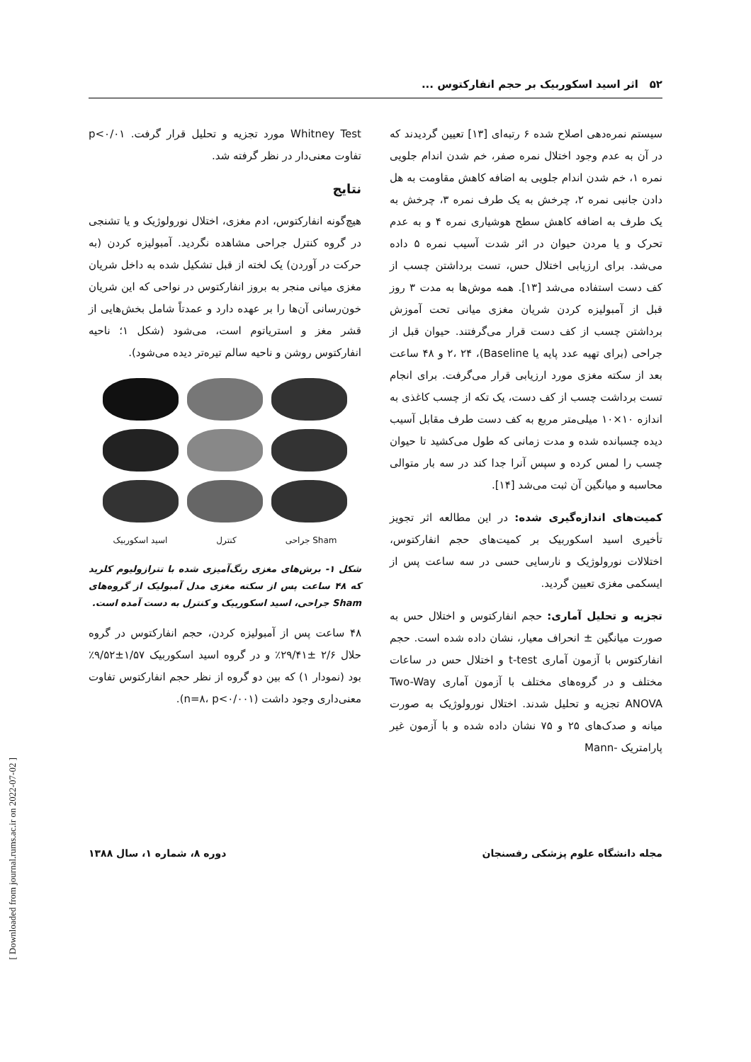۵۲ اثر اسید اسکوربیک بر حجم انفارکتوس ...
سیستم نمره‌دهی اصلاح شده ۶ رتبه‌ای [۱۳] تعیین گردیدند که در آن به عدم وجود اختلال نمره صفر، خم شدن اندام جلویی نمره ۱، خم شدن اندام جلویی به اضافه کاهش مقاومت به هل دادن جانبی نمره ۲، چرخش به یک طرف نمره ۳، چرخش به یک طرف به اضافه کاهش سطح هوشیاری نمره ۴ و به عدم تحرک و یا مردن حیوان در اثر شدت آسیب نمره ۵ داده می‌شد. برای ارزیابی اختلال حس، تست برداشتن چسب از کف دست استفاده می‌شد [۱۳]. همه موش‌ها به مدت ۳ روز قبل از آمبولیزه کردن شریان مغزی میانی تحت آموزش برداشتن چسب از کف دست قرار می‌گرفتند. حیوان قبل از جراحی (برای تهیه عدد پایه یا Baseline)، ۲، ۲۴ و ۴۸ ساعت بعد از سکته مغزی مورد ارزیابی قرار می‌گرفت. برای انجام تست برداشت چسب از کف دست، یک تکه از چسب کاغذی به اندازه ۱۰×۱۰ میلی‌متر مربع به کف دست طرف مقابل آسیب دیده چسبانده شده و مدت زمانی که طول می‌کشید تا حیوان چسب را لمس کرده و سپس آنرا جدا کند در سه بار متوالی محاسبه و میانگین آن ثبت می‌شد [۱۴].
کمیت‌های اندازه‌گیری شده: در این مطالعه اثر تجویز تأخیری اسید اسکوربیک بر کمیت‌های حجم انفارکتوس، اختلالات نورولوژیک و نارسایی حسی در سه ساعت پس از ایسکمی مغزی تعیین گردید.
تجزیه و تحلیل آماری: حجم انفارکتوس و اختلال حس به صورت میانگین ± انحراف معیار، نشان داده شده است. حجم انفارکتوس با آزمون آماری t-test و اختلال حس در ساعات مختلف و در گروه‌های مختلف با آزمون آماری Two-Way ANOVA تجزیه و تحلیل شدند. اختلال نورولوژیک به صورت میانه و صدک‌های ۲۵ و ۷۵ نشان داده شده و با آزمون غیر پارامتریک -Mann
Whitney Test مورد تجزیه و تحلیل قرار گرفت. p<۰/۰۱ تفاوت معنی‌دار در نظر گرفته شد.
نتایج
هیچ‌گونه انفارکتوس، ادم مغزی، اختلال نورولوژیک و یا تشنجی در گروه کنترل جراحی مشاهده نگردید. آمبولیزه کردن (به حرکت در آوردن) یک لخته از قبل تشکیل شده به داخل شریان مغزی میانی منجر به بروز انفارکتوس در نواحی که این شریان خون‌رسانی آن‌ها را بر عهده دارد و عمدتاً شامل بخش‌هایی از قشر مغز و استریاتوم است، می‌شود (شکل ۱؛ ناحیه انفارکتوس روشن و ناحیه سالم تیره‌تر دیده می‌شود).
Sham جراحی کنترل اسید اسکوربیک
شکل ۱- برش‌های مغزی رنگ‌آمیزی شده با تترازولیوم کلرید که ۴۸ ساعت پس از سکته مغزی مدل آمبولیک از گروه‌های Sham جراحی، اسید اسکوربیک و کنترل به دست آمده است.
۴۸ ساعت پس از آمبولیزه کردن، حجم انفارکتوس در گروه حلال ۲/۶ ±۲۹/۴۱٪ و در گروه اسید اسکوربیک ۱/۵۷±۹/۵۲٪ بود (نمودار ۱) که بین دو گروه از نظر حجم انفارکتوس تفاوت معنی‌داری وجود داشت (n=۸، p<۰/۰۰۱).
مجله دانشگاه علوم پزشکی رفسنجان دوره ۸، شماره ۱، سال ۱۳۸۸
[ Downloaded from journal.rums.ac.ir on 2022-07-02 ]